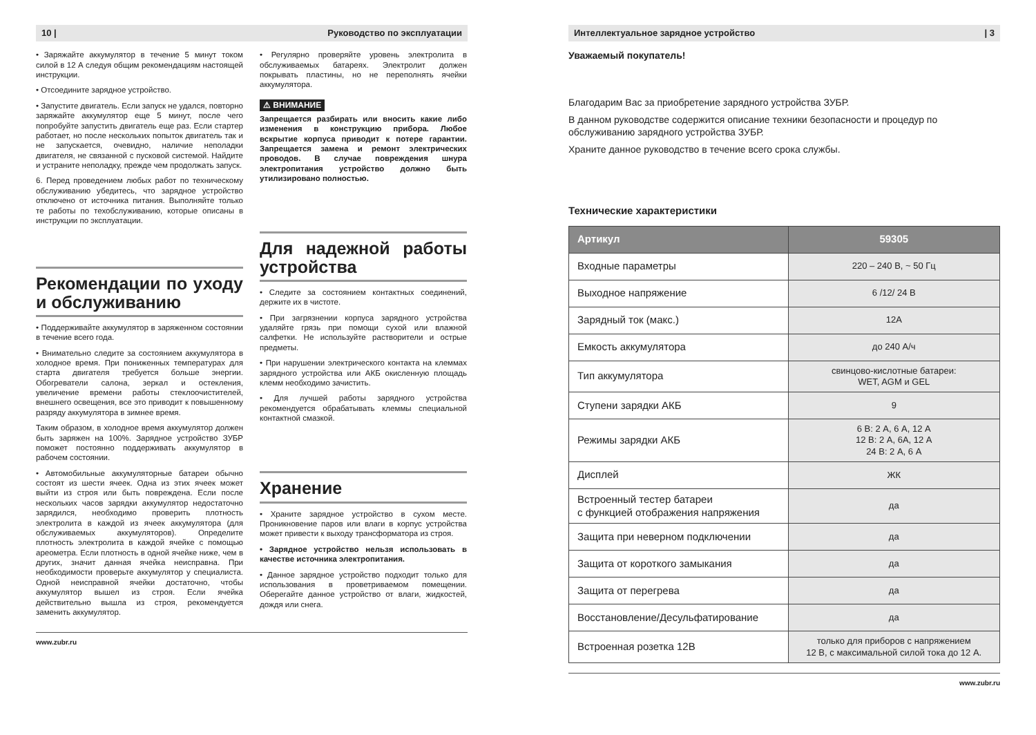10 | Руководство по эксплуатации
• Заряжайте аккумулятор в течение 5 минут током силой в 12 А следуя общим рекомендациям настоящей инструкции.
• Отсоедините зарядное устройство.
• Запустите двигатель. Если запуск не удался, повторно заряжайте аккумулятор еще 5 минут, после чего попробуйте запустить двигатель еще раз. Если стартер работает, но после нескольких попыток двигатель так и не запускается, очевидно, наличие неполадки двигателя, не связанной с пусковой системой. Найдите и устраните неполадку, прежде чем продолжать запуск.
6. Перед проведением любых работ по техническому обслуживанию убедитесь, что зарядное устройство отключено от источника питания. Выполняйте только те работы по техобслуживанию, которые описаны в инструкции по эксплуатации.
Рекомендации по уходу и обслуживанию
• Поддерживайте аккумулятор в заряженном состоянии в течение всего года.
• Внимательно следите за состоянием аккумулятора в холодное время. При пониженных температурах для старта двигателя требуется больше энергии. Обогреватели салона, зеркал и остекления, увеличение времени работы стеклоочистителей, внешнего освещения, все это приводит к повышенному разряду аккумулятора в зимнее время.
Таким образом, в холодное время аккумулятор должен быть заряжен на 100%. Зарядное устройство ЗУБР поможет постоянно поддерживать аккумулятор в рабочем состоянии.
• Автомобильные аккумуляторные батареи обычно состоят из шести ячеек. Одна из этих ячеек может выйти из строя или быть повреждена. Если после нескольких часов зарядки аккумулятор недостаточно зарядился, необходимо проверить плотность электролита в каждой из ячеек аккумулятора (для обслуживаемых аккумуляторов). Определите плотность электролита в каждой ячейке с помощью ареометра. Если плотность в одной ячейке ниже, чем в других, значит данная ячейка неисправна. При необходимости проверьте аккумулятор у специалиста. Одной неисправной ячейки достаточно, чтобы аккумулятор вышел из строя. Если ячейка действительно вышла из строя, рекомендуется заменить аккумулятор.
• Регулярно проверяйте уровень электролита в обслуживаемых батареях. Электролит должен покрывать пластины, но не переполнять ячейки аккумулятора.
⚠ ВНИМАНИЕ
Запрещается разбирать или вносить какие либо изменения в конструкцию прибора. Любое вскрытие корпуса приводит к потере гарантии. Запрещается замена и ремонт электрических проводов. В случае повреждения шнура электропитания устройство должно быть утилизировано полностью.
Для надежной работы устройства
• Следите за состоянием контактных соединений, держите их в чистоте.
• При загрязнении корпуса зарядного устройства удаляйте грязь при помощи сухой или влажной салфетки. Не используйте растворители и острые предметы.
• При нарушении электрического контакта на клеммах зарядного устройства или АКБ окисленную площадь клемм необходимо зачистить.
• Для лучшей работы зарядного устройства рекомендуется обрабатывать клеммы специальной контактной смазкой.
Хранение
• Храните зарядное устройство в сухом месте. Проникновение паров или влаги в корпус устройства может привести к выходу трансформатора из строя.
• Зарядное устройство нельзя использовать в качестве источника электропитания.
• Данное зарядное устройство подходит только для использования в проветриваемом помещении. Оберегайте данное устройство от влаги, жидкостей, дождя или снега.
www.zubr.ru
Интеллектуальное зарядное устройство | 3
Уважаемый покупатель!
Благодарим Вас за приобретение зарядного устройства ЗУБР.
В данном руководстве содержится описание техники безопасности и процедур по обслуживанию зарядного устройства ЗУБР.
Храните данное руководство в течение всего срока службы.
Технические характеристики
| Артикул | 59305 |
| --- | --- |
| Входные параметры | 220 – 240 В, ~ 50 Гц |
| Выходное напряжение | 6 /12/ 24 В |
| Зарядный ток (макс.) | 12А |
| Емкость аккумулятора | до 240 А/ч |
| Тип аккумулятора | свинцово-кислотные батареи: WET, AGM и GEL |
| Ступени зарядки АКБ | 9 |
| Режимы зарядки АКБ | 6 В: 2 А, 6 А, 12 А 12 В: 2 А, 6А, 12 А 24 В: 2 А, 6 А |
| Дисплей | ЖК |
| Встроенный тестер батареи с функцией отображения напряжения | да |
| Защита при неверном подключении | да |
| Защита от короткого замыкания | да |
| Защита от перегрева | да |
| Восстановление/Десульфатирование | да |
| Встроенная розетка 12В | только для приборов с напряжением 12 В, с максимальной силой тока до 12 А. |
www.zubr.ru